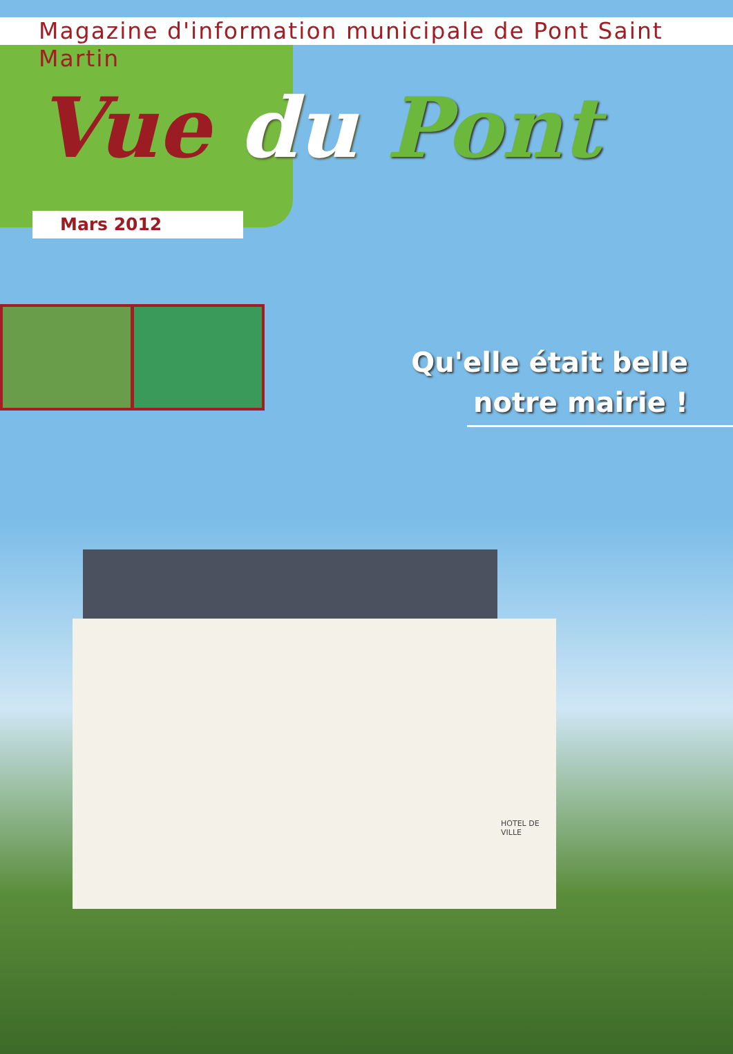Magazine d'information municipale de Pont Saint Martin
Vue du Pont
Mars 2012
Qu'elle était belle
notre mairie !
HOTEL DE VILLE